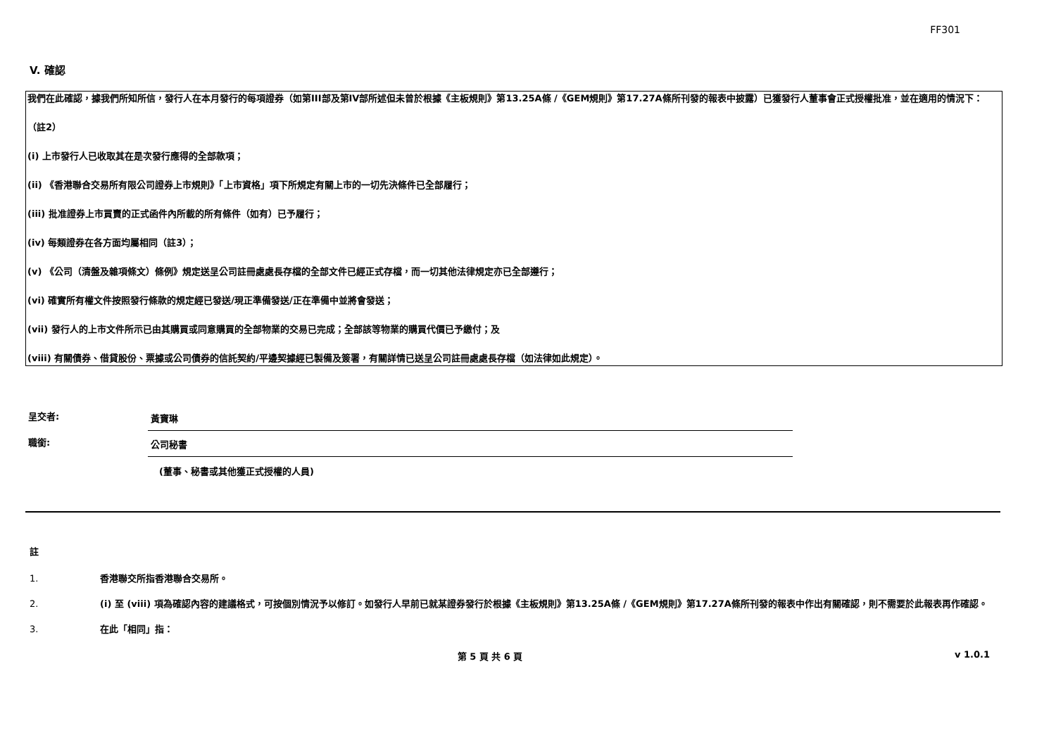FF301
V. 確認
我們在此確認，據我們所知所信，發行人在本月發行的每項證券（如第III部及第IV部所述但未曾於根據《主板規則》第13.25A條 /《GEM規則》第17.27A條所刊發的報表中披露）已獲發行人董事會正式授權批准，並在適用的情況下：
（註2）
(i) 上市發行人已收取其在是次發行應得的全部款項；
(ii) 《香港聯合交易所有限公司證券上市規則》「上市資格」項下所規定有關上市的一切先決條件已全部履行；
(iii) 批准證券上市買賣的正式函件內所載的所有條件（如有）已予履行；
(iv) 每類證券在各方面均屬相同（註3）；
(v) 《公司（清盤及雜項條文）條例》規定送呈公司註冊處處長存檔的全部文件已經正式存檔，而一切其他法律規定亦已全部遵行；
(vi) 確實所有權文件按照發行條款的規定經已發送/現正準備發送/正在準備中並將會發送；
(vii) 發行人的上市文件所示已由其購買或同意購買的全部物業的交易已完成；全部該等物業的購買代價已予繳付；及
(viii) 有關債券、借貸股份、票據或公司債券的信託契約/平邊契據經已製備及簽署，有關詳情已送呈公司註冊處處長存檔（如法律如此規定）。
呈交者:
黃寶琳
職銜:
公司秘書
(董事、秘書或其他獲正式授權的人員)
註
1. 香港聯交所指香港聯合交易所。
2. (i) 至 (viii) 項為確認內容的建議格式，可按個別情況予以修訂。如發行人早前已就某證券發行於根據《主板規則》第13.25A條 /《GEM規則》第17.27A條所刊發的報表中作出有關確認，則不需要於此報表再作確認。
3. 在此「相同」指：
第 5 頁 共 6 頁 v 1.0.1